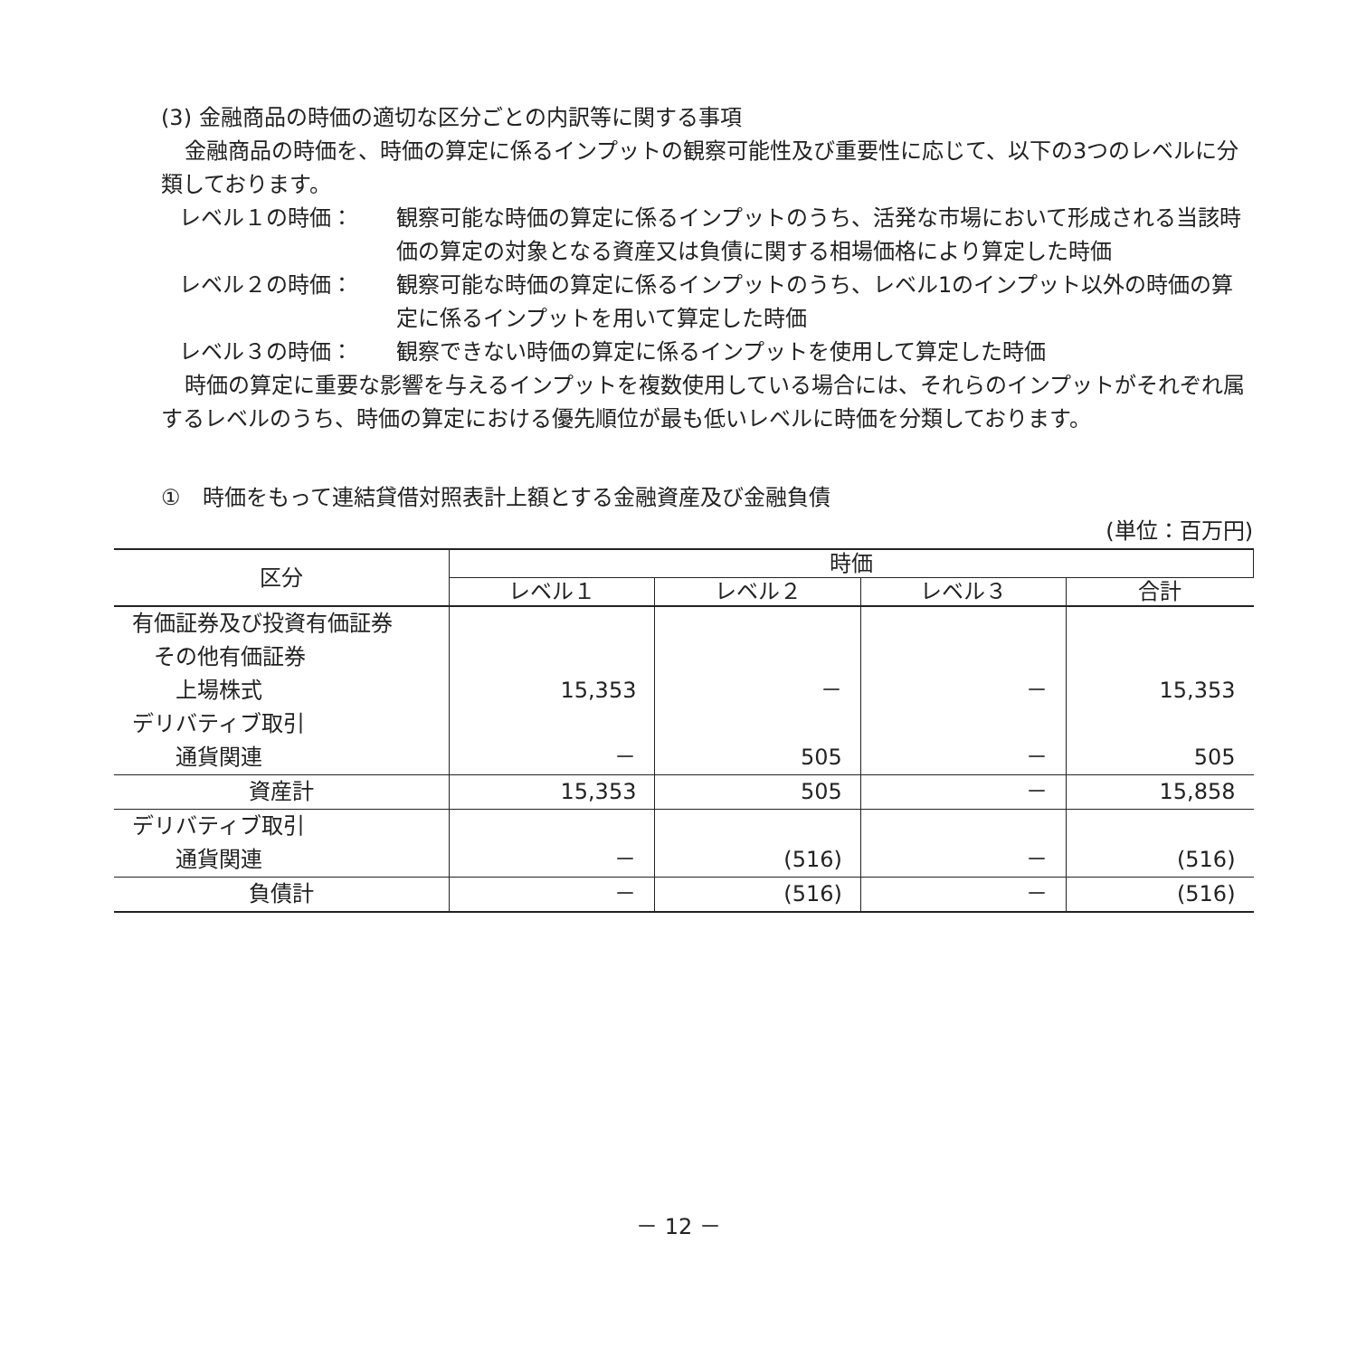(3) 金融商品の時価の適切な区分ごとの内訳等に関する事項
金融商品の時価を、時価の算定に係るインプットの観察可能性及び重要性に応じて、以下の3つのレベルに分類しております。
レベル１の時価： 観察可能な時価の算定に係るインプットのうち、活発な市場において形成される当該時価の算定の対象となる資産又は負債に関する相場価格により算定した時価
レベル２の時価： 観察可能な時価の算定に係るインプットのうち、レベル1のインプット以外の時価の算定に係るインプットを用いて算定した時価
レベル３の時価： 観察できない時価の算定に係るインプットを使用して算定した時価
時価の算定に重要な影響を与えるインプットを複数使用している場合には、それらのインプットがそれぞれ属するレベルのうち、時価の算定における優先順位が最も低いレベルに時価を分類しております。
①　時価をもって連結貸借対照表計上額とする金融資産及び金融負債
(単位：百万円)
| 区分 | 時価 | | | |
| --- | --- | --- | --- | --- |
| | レベル１ | レベル２ | レベル３ | 合計 |
| 有価証券及び投資有価証券 | | | | |
| その他有価証券 | | | | |
| 上場株式 | 15,353 | － | － | 15,353 |
| デリバティブ取引 | | | | |
| 通貨関連 | － | 505 | － | 505 |
| 資産計 | 15,353 | 505 | － | 15,858 |
| デリバティブ取引 | | | | |
| 通貨関連 | － | (516) | － | (516) |
| 負債計 | － | (516) | － | (516) |
－ 12 －